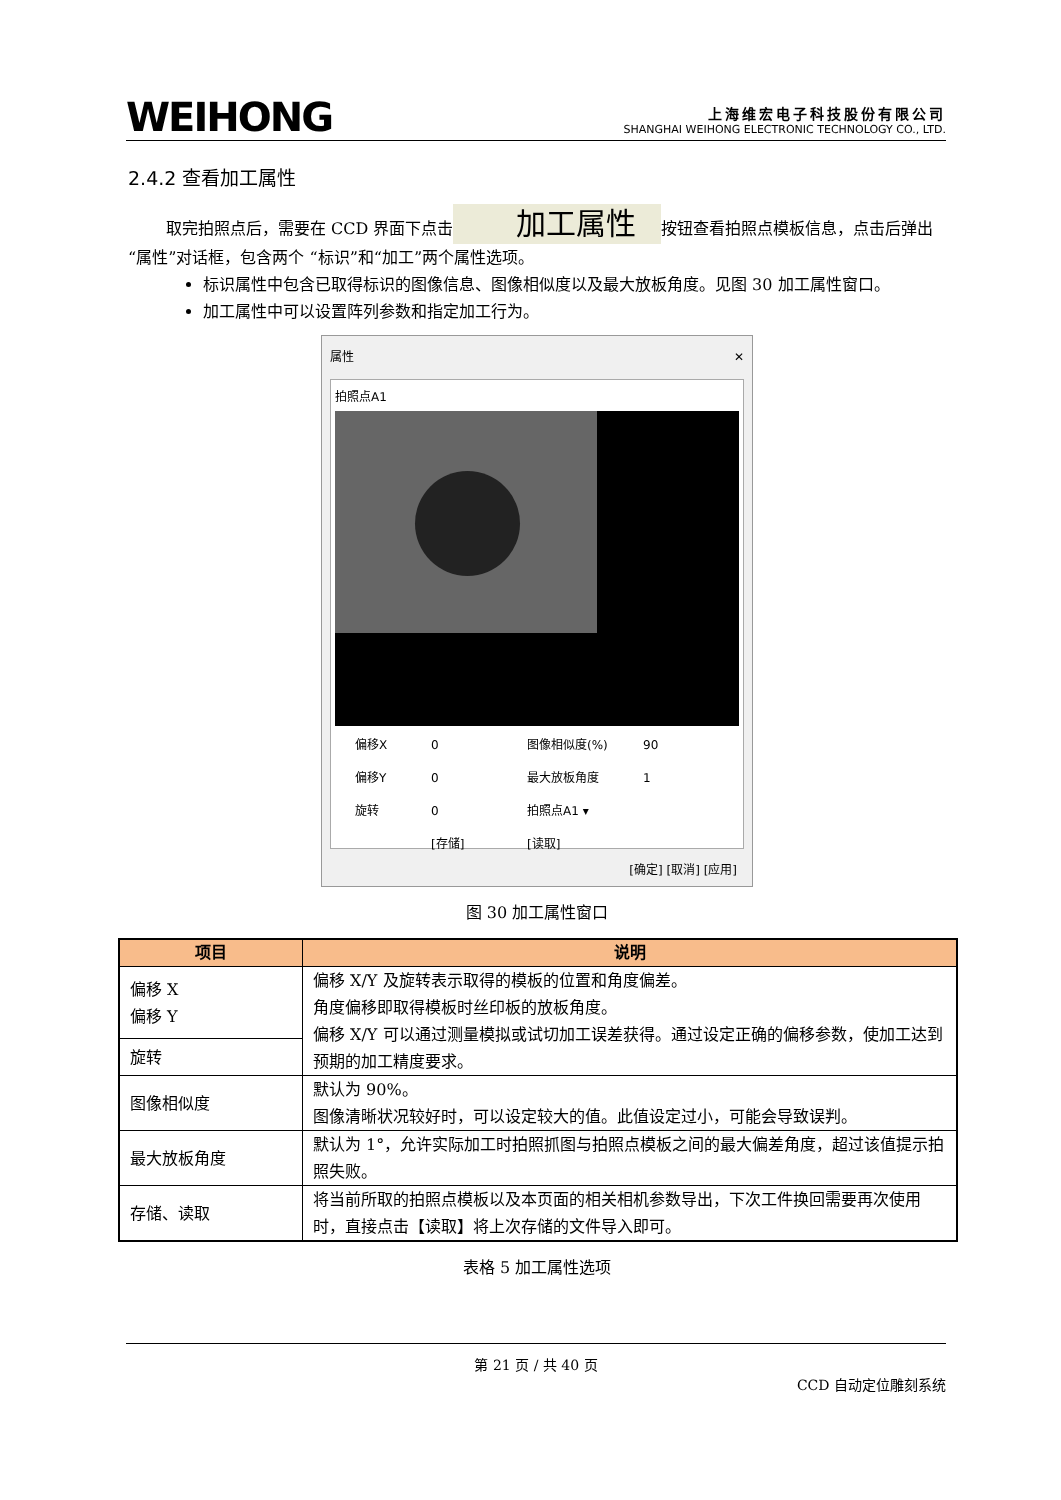WEIHONG
上海维宏电子科技股份有限公司
SHANGHAI WEIHONG ELECTRONIC TECHNOLOGY CO., LTD.
2.4.2 查看加工属性
取完拍照点后，需要在 CCD 界面下点击 加工属性 按钮查看拍照点模板信息，点击后弹出“属性”对话框，包含两个 “标识”和“加工”两个属性选项。
标识属性中包含已取得标识的图像信息、图像相似度以及最大放板角度。见图 30 加工属性窗口。
加工属性中可以设置阵列参数和指定加工行为。
属性 ✕
拍照点A1
偏移X 0 图像相似度(%) 90 偏移Y 0 最大放板角度 1 旋转 0 拍照点A1 ▾ [存储] [读取]
[确定] [取消] [应用]
图 30 加工属性窗口
| 项目 | 说明 |
| --- | --- |
| 偏移 X 偏移 Y | 偏移 X/Y 及旋转表示取得的模板的位置和角度偏差。 角度偏移即取得模板时丝印板的放板角度。 偏移 X/Y 可以通过测量模拟或试切加工误差获得。通过设定正确的偏移参数，使加工达到预期的加工精度要求。 |
| 旋转 | |
| 图像相似度 | 默认为 90%。 图像清晰状况较好时，可以设定较大的值。此值设定过小，可能会导致误判。 |
| 最大放板角度 | 默认为 1°，允许实际加工时拍照抓图与拍照点模板之间的最大偏差角度，超过该值提示拍照失败。 |
| 存储、读取 | 将当前所取的拍照点模板以及本页面的相关相机参数导出，下次工件换回需要再次使用时，直接点击【读取】将上次存储的文件导入即可。 |
表格 5 加工属性选项
第 21 页 / 共 40 页
CCD 自动定位雕刻系统